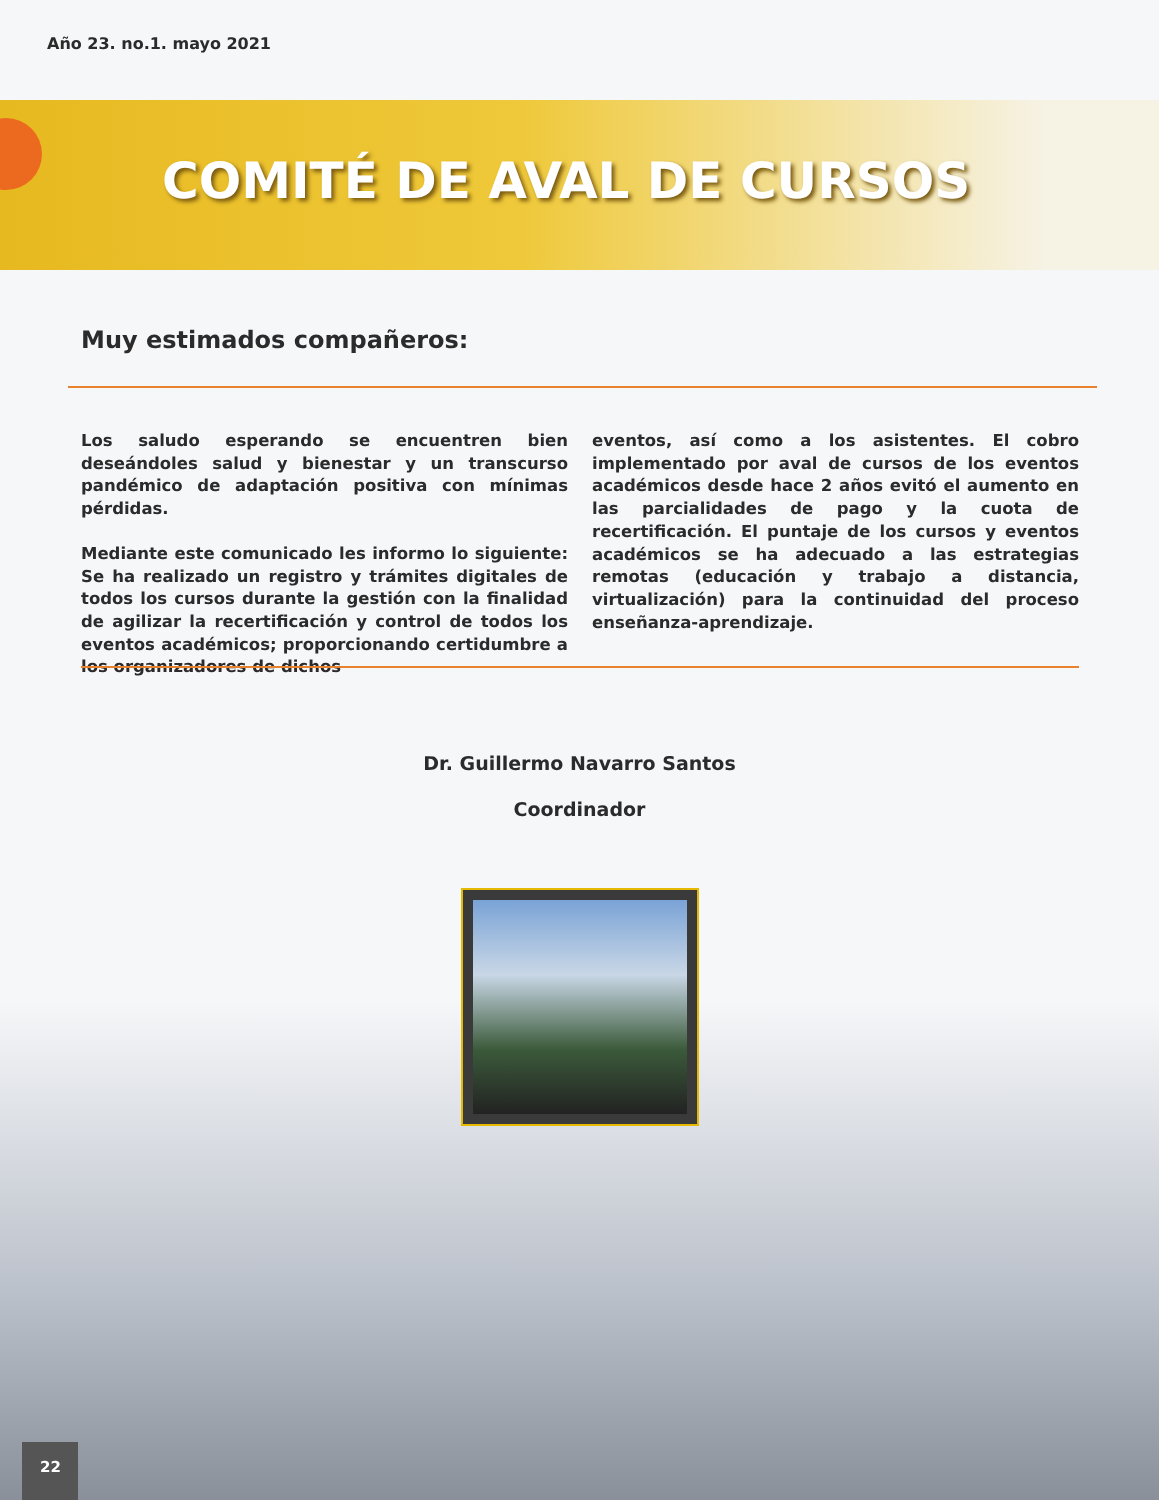Año 23. no.1. mayo 2021
COMITÉ DE AVAL DE CURSOS
Muy estimados compañeros:
Los saludo esperando se encuentren bien deseándoles salud y bienestar y un transcurso pandémico de adaptación positiva con mínimas pérdidas.
Mediante este comunicado les informo lo siguiente: Se ha realizado un registro y trámites digitales de todos los cursos durante la gestión con la finalidad de agilizar la recertificación y control de todos los eventos académicos; proporcionando certidumbre a los organizadores de dichos
eventos, así como a los asistentes. El cobro implementado por aval de cursos de los eventos académicos desde hace 2 años evitó el aumento en las parcialidades de pago y la cuota de recertificación. El puntaje de los cursos y eventos académicos se ha adecuado a las estrategias remotas (educación y trabajo a distancia, virtualización) para la continuidad del proceso enseñanza-aprendizaje.
Dr. Guillermo Navarro Santos
Coordinador
22